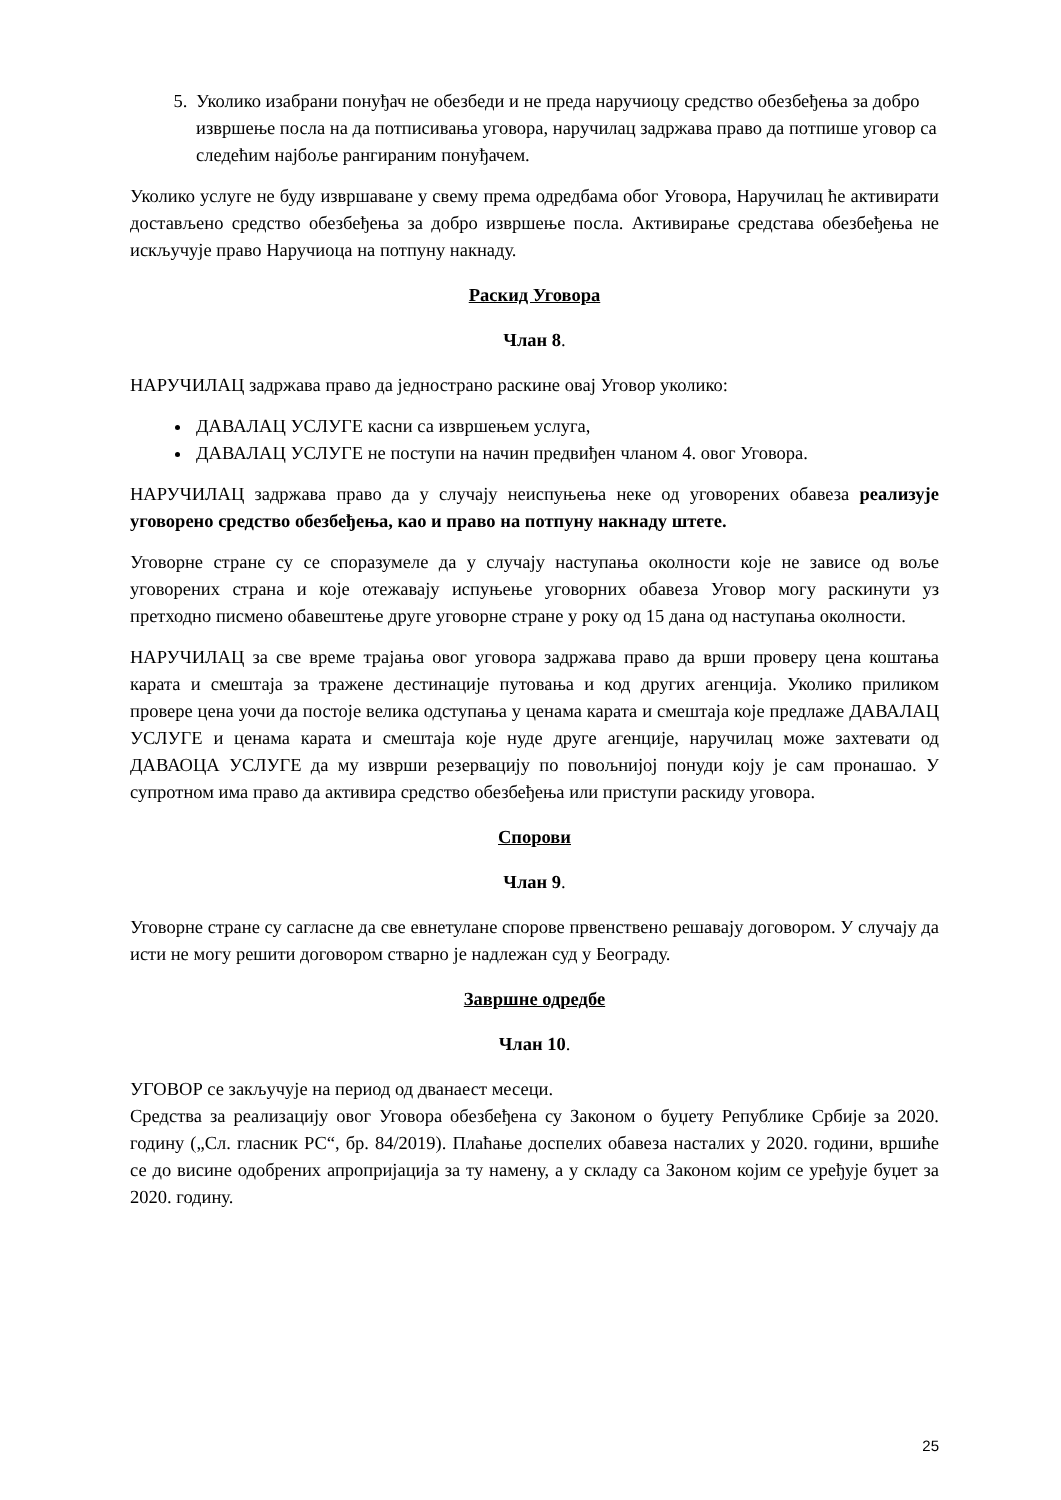5. Уколико изабрани понуђач не обезбеди и не преда наручиоцу средство обезбеђења за добро извршење посла на да потписивања уговора, наручилац задржава право да потпише уговор са следећим најбоље рангираним понуђачем.
Уколико услуге не буду извршаване у свему према одредбама обог Уговора, Наручилац ће активирати достављено средство обезбеђења за добро извршење посла. Активирање средстава обезбеђења не искључује право Наручиоца на потпуну накнаду.
Раскид Уговора
Члан 8.
НАРУЧИЛАЦ задржава право да једнострано раскине овај Уговор уколико:
ДАВАЛАЦ УСЛУГЕ касни са извршењем услуга,
ДАВАЛАЦ УСЛУГЕ не поступи на начин предвиђен чланом 4. овог Уговора.
НАРУЧИЛАЦ задржава право да у случају неиспуњења неке од уговорених обавеза реализује уговорено средство обезбеђења, као и право на потпуну накнаду штете.
Уговорне стране су се споразумеле да у случају наступања околности које не зависе од воље уговорених страна и које отежавају испуњење уговорних обавеза Уговор могу раскинути уз претходно писмено обавештење друге уговорне стране у року од 15 дана од наступања околности.
НАРУЧИЛАЦ за све време трајања овог уговора задржава право да врши проверу цена коштања карата и смештаја за тражене дестинације путовања и код других агенција. Уколико приликом провере цена уочи да постоје велика одступања у ценама карата и смештаја које предлаже ДАВАЛАЦ УСЛУГЕ и ценама карата и смештаја које нуде друге агенције, наручилац може захтевати од ДАВАОЦА УСЛУГЕ да му изврши резервацију по повољнијој понуди коју је сам пронашао. У супротном има право да активира средство обезбеђења или приступи раскиду уговора.
Спорови
Члан 9.
Уговорне стране су сагласне да све евнетулане спорове првенствено решавају договором. У случају да исти не могу решити договором стварно је надлежан суд у Београду.
Завршне одредбе
Члан 10.
УГОВОР се закључује на период од дванаест месеци.
Средства за реализацију овог Уговора обезбеђена су Законом о буџету Републике Србије за 2020. годину („Сл. гласник РС“, бр. 84/2019). Плаћање доспелих обавеза насталих у 2020. години, вршиће се до висине одобрених апропријација за ту намену, а у складу са Законом којим се уређује буџет за 2020. годину.
25